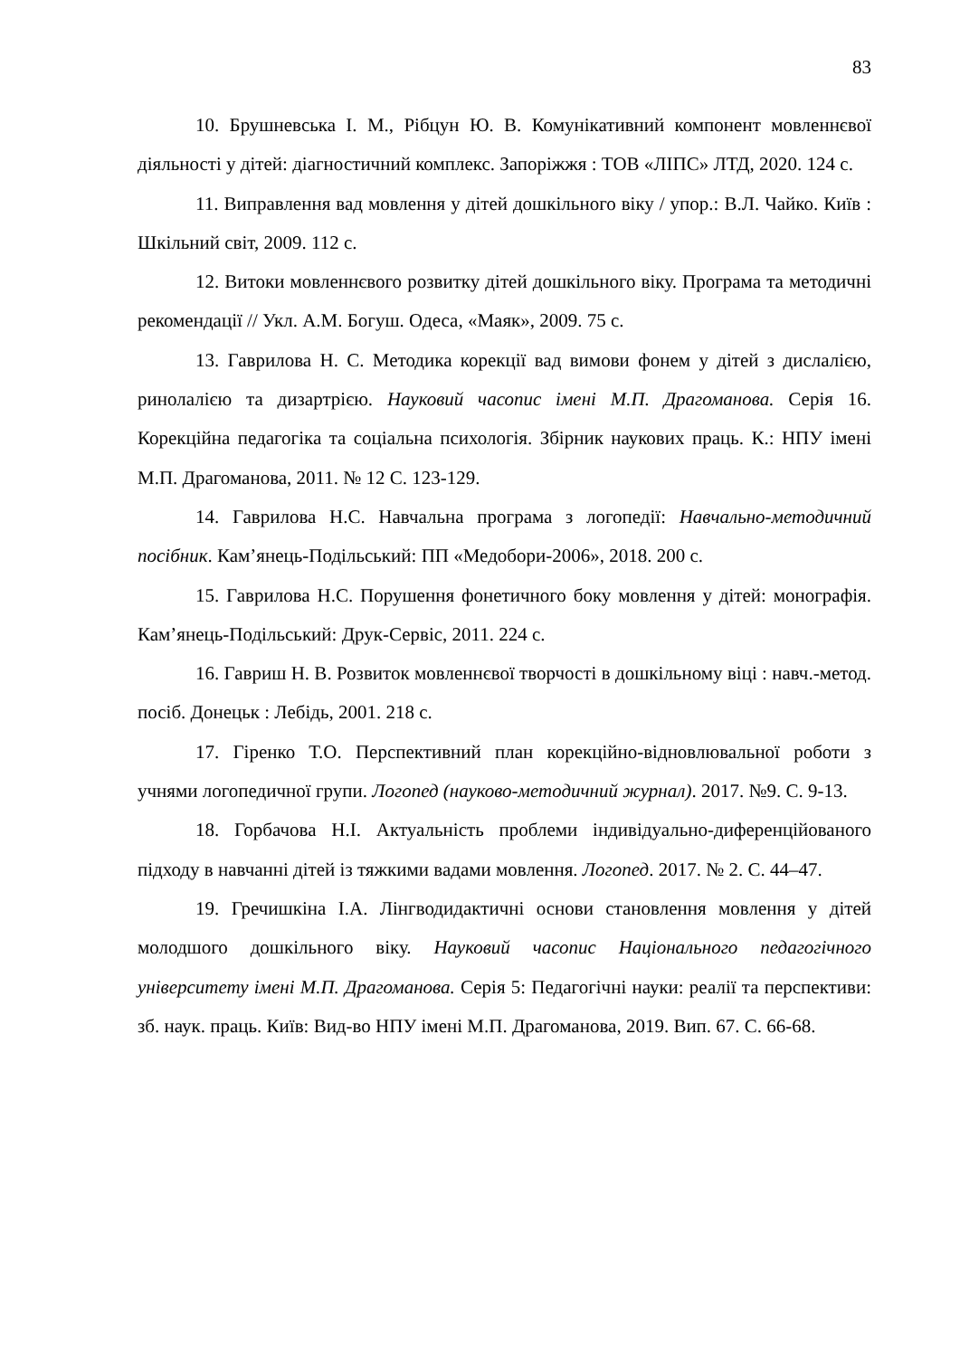83
10. Брушневська І. М., Рібцун Ю. В. Комунікативний компонент мовленнєвої діяльності у дітей: діагностичний комплекс. Запоріжжя : ТОВ «ЛІПС» ЛТД, 2020. 124 с.
11. Виправлення вад мовлення у дітей дошкільного віку / упор.: В.Л. Чайко. Київ : Шкільний світ, 2009. 112 с.
12. Витоки мовленнєвого розвитку дітей дошкільного віку. Програма та методичні рекомендації // Укл. А.М. Богуш. Одеса, «Маяк», 2009. 75 с.
13. Гаврилова Н. С. Методика корекції вад вимови фонем у дітей з дислалією, ринолалією та дизартрією. Науковий часопис імені М.П. Драгоманова. Серія 16. Корекційна педагогіка та соціальна психологія. Збірник наукових праць. К.: НПУ імені М.П. Драгоманова, 2011. № 12 С. 123-129.
14. Гаврилова Н.С. Навчальна програма з логопедії: Навчально-методичний посібник. Кам’янець-Подільський: ПП «Медобори-2006», 2018. 200 с.
15. Гаврилова Н.С. Порушення фонетичного боку мовлення у дітей: монографія. Кам’янець-Подільський: Друк-Сервіс, 2011. 224 с.
16. Гавриш Н. В. Розвиток мовленнєвої творчості в дошкільному віці : навч.-метод. посіб. Донецьк : Лебідь, 2001. 218 с.
17. Гіренко Т.О. Перспективний план корекційно-відновлювальної роботи з учнями логопедичної групи. Логопед (науково-методичний журнал). 2017. №9. С. 9-13.
18. Горбачова Н.І. Актуальність проблеми індивідуально-диференційованого підходу в навчанні дітей із тяжкими вадами мовлення. Логопед. 2017. № 2. С. 44–47.
19. Гречишкіна І.А. Лінгводидактичні основи становлення мовлення у дітей молодшого дошкільного віку. Науковий часопис Національного педагогічного університету імені М.П. Драгоманова. Серія 5: Педагогічні науки: реалії та перспективи: зб. наук. праць. Київ: Вид-во НПУ імені М.П. Драгоманова, 2019. Вип. 67. С. 66-68.